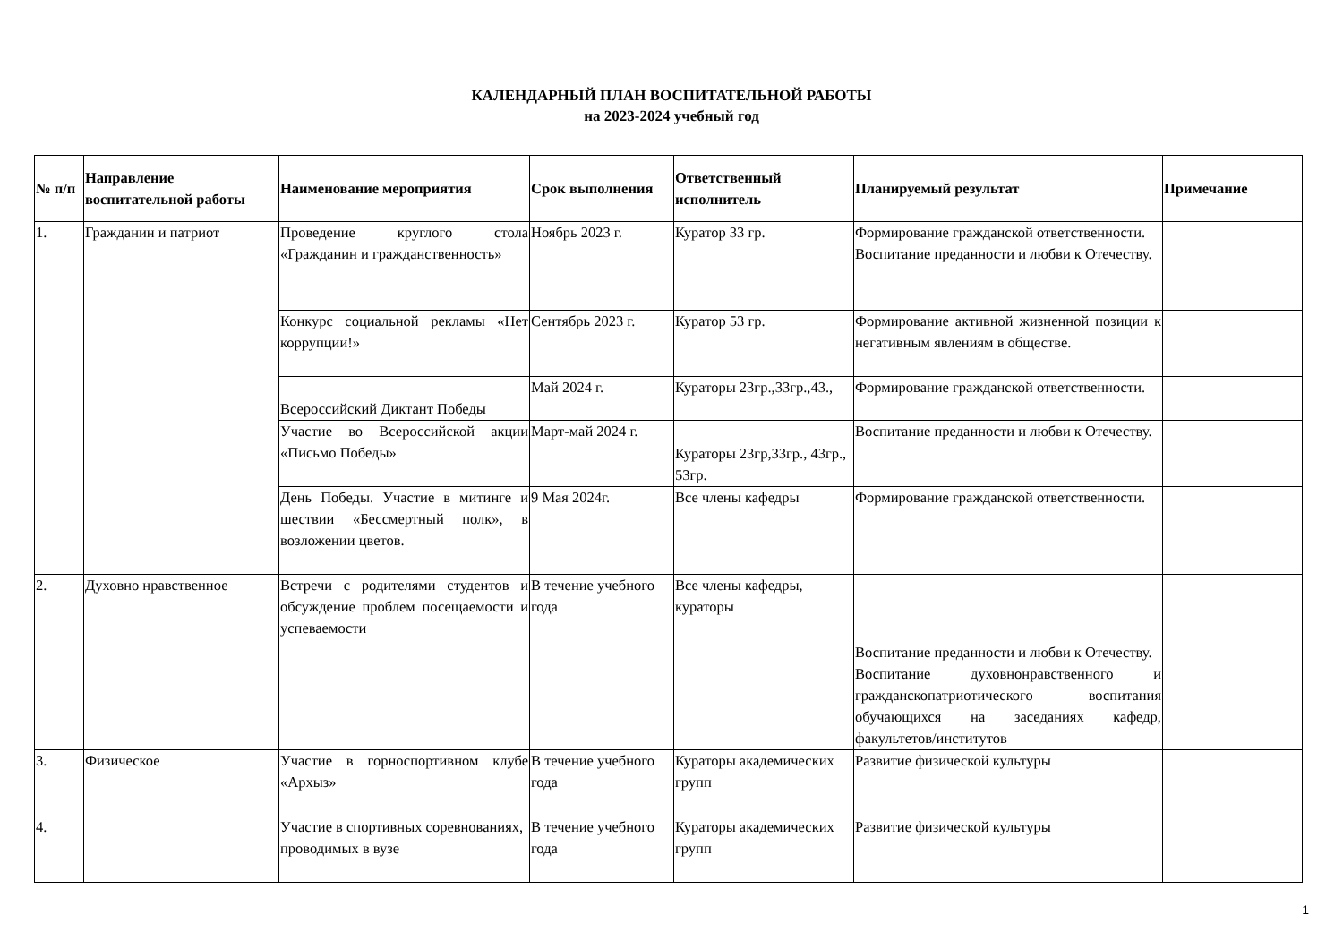КАЛЕНДАРНЫЙ ПЛАН ВОСПИТАТЕЛЬНОЙ РАБОТЫ
на 2023-2024 учебный год
| № п/п | Направление воспитательной работы | Наименование мероприятия | Срок выполнения | Ответственный исполнитель | Планируемый результат | Примечание |
| --- | --- | --- | --- | --- | --- | --- |
| 1. | Гражданин и патриот | Проведение круглого стола «Гражданин и гражданственность» | Ноябрь 2023 г. | Куратор 33 гр. | Формирование гражданской ответственности. Воспитание преданности и любви к Отечеству. | |
| | | Конкурс социальной рекламы «Нет коррупции!» | Сентябрь 2023 г. | Куратор 53 гр. | Формирование активной жизненной позиции к негативным явлениям в обществе. | |
| | | Всероссийский Диктант Победы | Май 2024 г. | Кураторы 23гр.,33гр.,43., | Формирование гражданской ответственности. | |
| | | Участие во Всероссийской акции «Письмо Победы» | Март-май 2024 г. | Кураторы 23гр,33гр., 43гр., 53гр. | Воспитание преданности и любви к Отечеству. | |
| | | День Победы. Участие в митинге и шествии «Бессмертный полк», в возложении цветов. | 9 Мая 2024г. | Все члены кафедры | Формирование гражданской ответственности. | |
| 2. | Духовно нравственное | Встречи с родителями студентов и обсуждение проблем посещаемости и успеваемости | В течение учебного года | Все члены кафедры, кураторы | Воспитание преданности и любви к Отечеству. Воспитание духовнонравственного и гражданскопатриотического воспитания обучающихся на заседаниях кафедр, факультетов/институтов | |
| 3. | Физическое | Участие в горноспортивном клубе «Архыз» | В течение учебного года | Кураторы академических групп | Развитие физической культуры | |
| 4. | | Участие в спортивных соревнованиях, проводимых в вузе | В течение учебного года | Кураторы академических групп | Развитие физической культуры | |
1